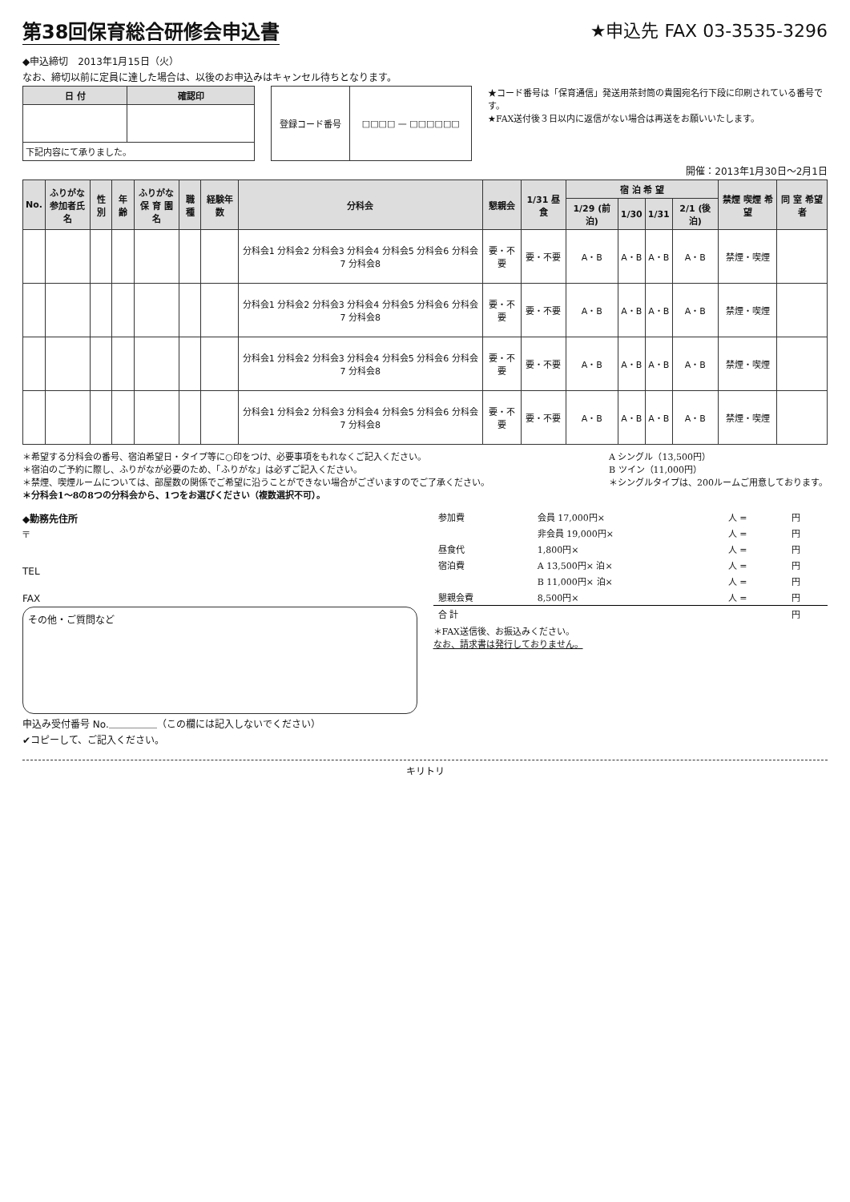第38回保育総合研修会申込書
◆申込締切　2013年1月15日（火）
なお、締切以前に定員に達した場合は、以後のお申込みはキャンセル待ちとなります。
★申込先 FAX 03-3535-3296
| 日 付 | 確認印 |
| --- | --- |
| 下記内容にて承りました。 | |
| 登録コード番号 | □□□□ — □□□□□□ |
★コード番号は「保育通信」発送用茶封筒の貴園宛名行下段に印刷されている番号です。
★FAX送付後３日以内に返信がない場合は再送をお願いいたします。
開催：2013年1月30日～2月1日
| No. | ふりがな 参加者氏名 | 性別 | 年齢 | ふりがな 保 育 園 名 | 職種 | 経験年数 | 分科会 | 懇親会 | 1/31 昼食 | 宿 泊 希 望 | | | | 禁煙 喫煙 希望 | 同 室 希望者 |
| --- | --- | --- | --- | --- | --- | --- | --- | --- | --- | --- | --- | --- | --- | --- | --- |
| | | | | | | | | | | 1/29 (前泊) | 1/30 | 1/31 | 2/1 (後泊) | | |
| | | | | | | | 分科会1 分科会2 分科会3 分科会4 分科会5 分科会6 分科会7 分科会8 | 要・不要 | 要・不要 | A・B | A・B | A・B | A・B | 禁煙・喫煙 | |
| | | | | | | | 分科会1 分科会2 分科会3 分科会4 分科会5 分科会6 分科会7 分科会8 | 要・不要 | 要・不要 | A・B | A・B | A・B | A・B | 禁煙・喫煙 | |
| | | | | | | | 分科会1 分科会2 分科会3 分科会4 分科会5 分科会6 分科会7 分科会8 | 要・不要 | 要・不要 | A・B | A・B | A・B | A・B | 禁煙・喫煙 | |
| | | | | | | | 分科会1 分科会2 分科会3 分科会4 分科会5 分科会6 分科会7 分科会8 | 要・不要 | 要・不要 | A・B | A・B | A・B | A・B | 禁煙・喫煙 | |
＊希望する分科会の番号、宿泊希望日・タイプ等に○印をつけ、必要事項をもれなくご記入ください。
＊宿泊のご予約に際し、ふりがなが必要のため、「ふりがな」は必ずご記入ください。
＊禁煙、喫煙ルームについては、部屋数の関係でご希望に沿うことができない場合がございますのでご了承ください。
＊分科会1～8の8つの分科会から、1つをお選びください（複数選択不可）。
A シングル（13,500円）
B ツイン（11,000円）
＊シングルタイプは、200ルームご用意しております。
◆勤務先住所
〒
TEL
FAX
その他・ご質問など
申込み受付番号 No.＿＿＿＿＿（この欄には記入しないでください）
✔コピーして、ご記入ください。
| 参加費 | 会員 17,000円× | 人 = | 円 |
| | 非会員 19,000円× | 人 = | 円 |
| 昼食代 | 1,800円× | 人 = | 円 |
| 宿泊費 | A 13,500円× 泊× | 人 = | 円 |
| | B 11,000円× 泊× | 人 = | 円 |
| 懇親会費 | 8,500円× | 人 = | 円 |
| 合 計 | | | 円 |
＊FAX送信後、お振込みください。
なお、請求書は発行しておりません。
キリトリ